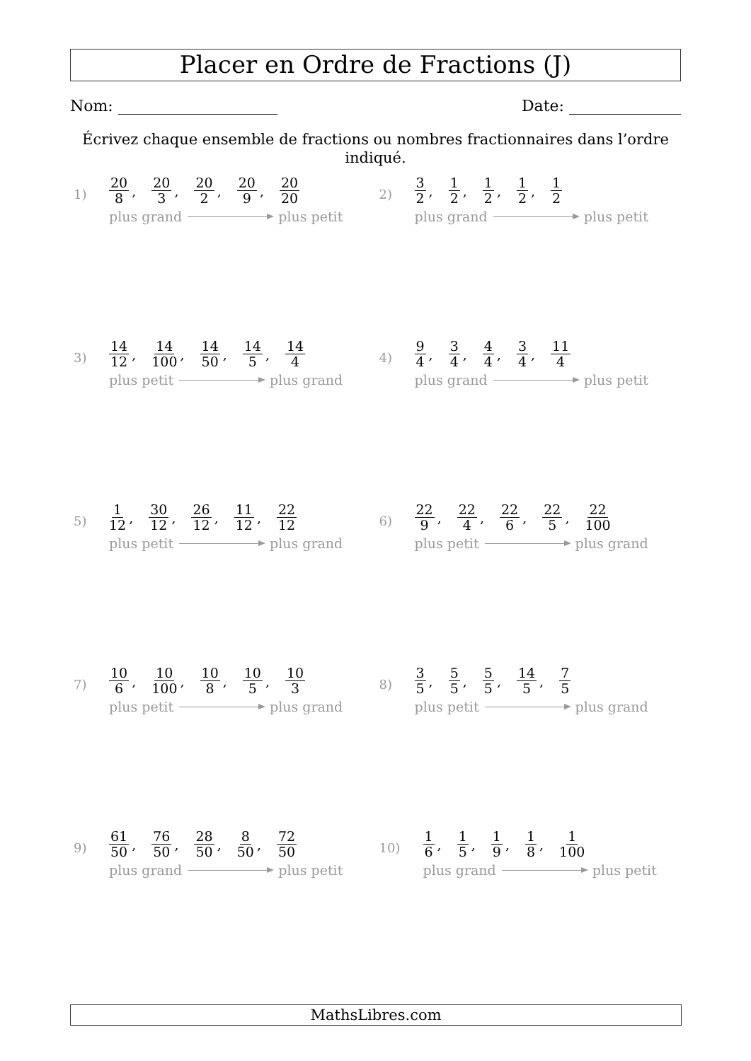Placer en Ordre de Fractions (J)
Nom: Date:
Écrivez chaque ensemble de fractions ou nombres fractionnaires dans l’ordre indiqué.
1)
20 8, 20 3, 20 2, 20 9, 20 20
plus grand plus petit
2)
3 2, 1 2, 1 2, 1 2, 1 2
plus grand plus petit
3)
14 12, 14 100, 14 50, 14 5, 14 4
plus petit plus grand
4)
9 4, 3 4, 4 4, 3 4, 11 4
plus grand plus petit
5)
1 12, 30 12, 26 12, 11 12, 22 12
plus petit plus grand
6)
22 9, 22 4, 22 6, 22 5, 22 100
plus petit plus grand
7)
10 6, 10 100, 10 8, 10 5, 10 3
plus petit plus grand
8)
3 5, 5 5, 5 5, 14 5, 7 5
plus petit plus grand
9)
61 50, 76 50, 28 50, 8 50, 72 50
plus grand plus petit
10)
1 6, 1 5, 1 9, 1 8, 1 100
plus grand plus petit
MathsLibres.com